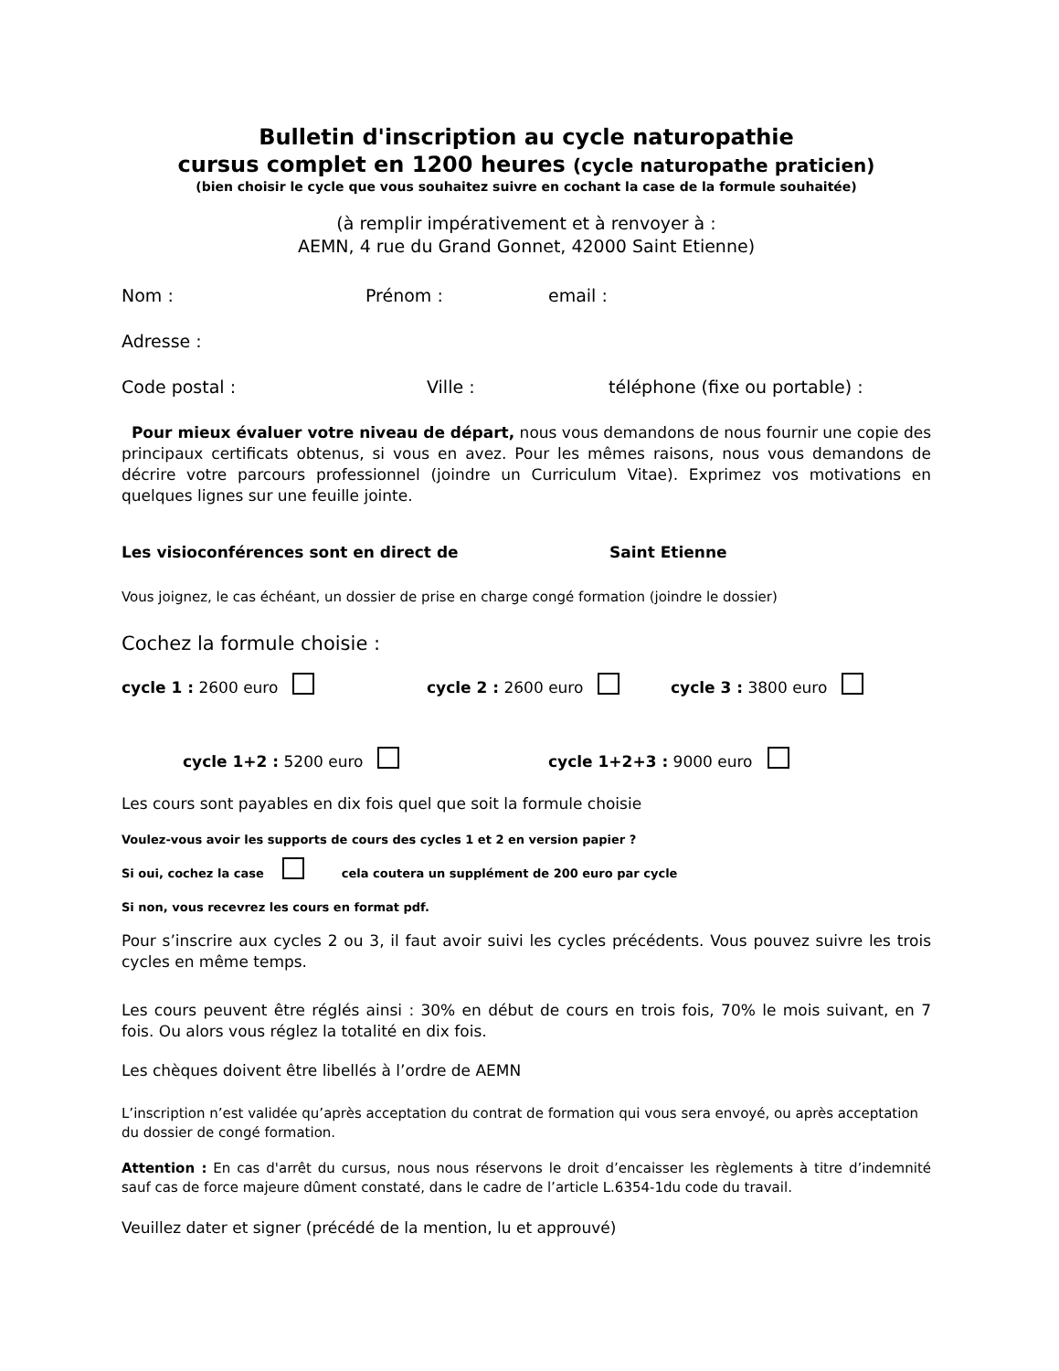Bulletin d'inscription au cycle naturopathie
cursus complet en 1200 heures (cycle naturopathe praticien)
(bien choisir le cycle que vous souhaitez suivre en cochant la case de la formule souhaitée)
(à remplir impérativement et à renvoyer à :
AEMN, 4 rue du Grand Gonnet, 42000 Saint Etienne)
Nom : Prénom : email :
Adresse :
Code postal : Ville : téléphone (fixe ou portable) :
Pour mieux évaluer votre niveau de départ, nous vous demandons de nous fournir une copie des principaux certificats obtenus, si vous en avez. Pour les mêmes raisons, nous vous demandons de décrire votre parcours professionnel (joindre un Curriculum Vitae). Exprimez vos motivations en quelques lignes sur une feuille jointe.
Les visioconférences sont en direct de Saint Etienne
Vous joignez, le cas échéant, un dossier de prise en charge congé formation (joindre le dossier)
Cochez la formule choisie :
cycle 1 : 2600 euro cycle 2 : 2600 euro cycle 3 : 3800 euro
cycle 1+2 : 5200 euro cycle 1+2+3 : 9000 euro
Les cours sont payables en dix fois quel que soit la formule choisie
Voulez-vous avoir les supports de cours des cycles 1 et 2 en version papier ?
Si oui, cochez la case cela coutera un supplément de 200 euro par cycle
Si non, vous recevrez les cours en format pdf.
Pour s’inscrire aux cycles 2 ou 3, il faut avoir suivi les cycles précédents. Vous pouvez suivre les trois cycles en même temps.
Les cours peuvent être réglés ainsi : 30% en début de cours en trois fois, 70% le mois suivant, en 7 fois. Ou alors vous réglez la totalité en dix fois.
Les chèques doivent être libellés à l’ordre de AEMN
L’inscription n’est validée qu’après acceptation du contrat de formation qui vous sera envoyé, ou après acceptation du dossier de congé formation.
Attention : En cas d'arrêt du cursus, nous nous réservons le droit d’encaisser les règlements à titre d’indemnité sauf cas de force majeure dûment constaté, dans le cadre de l’article L.6354-1du code du travail.
Veuillez dater et signer (précédé de la mention, lu et approuvé)